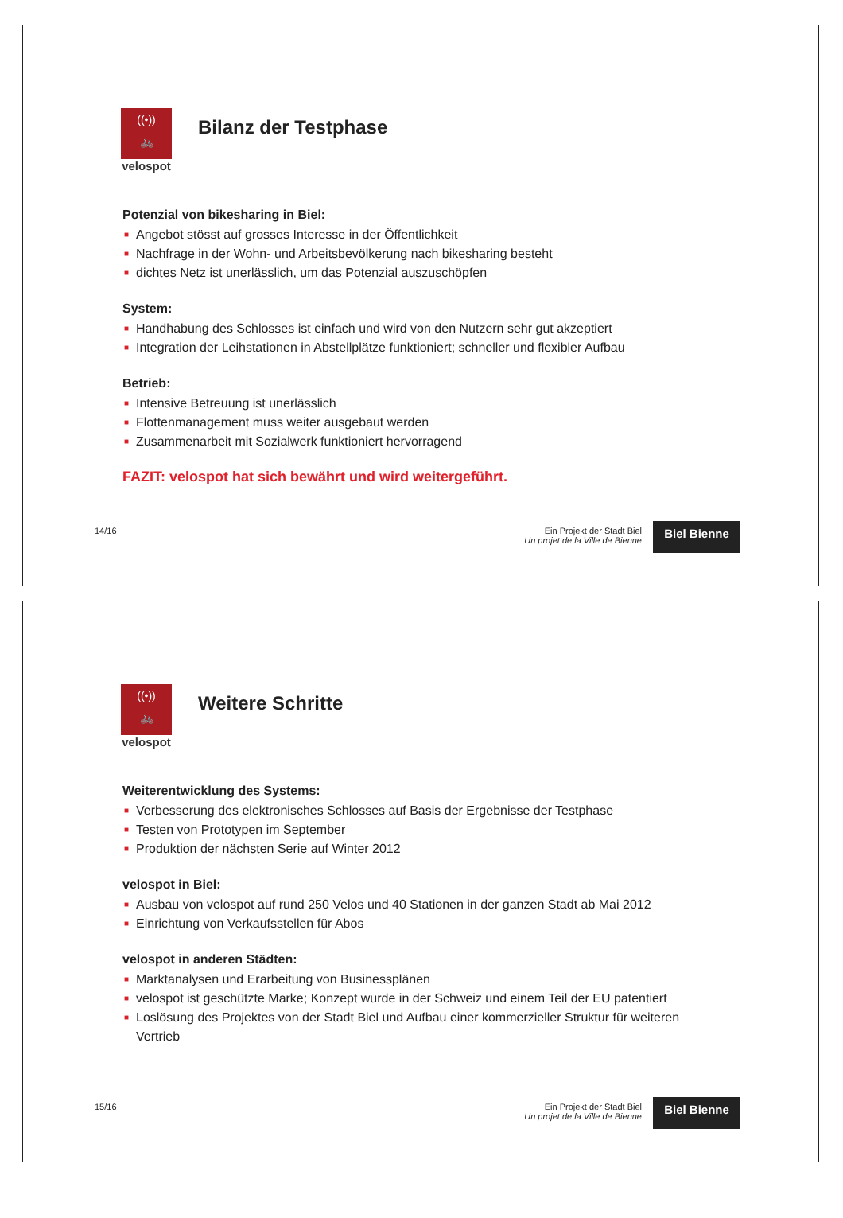((•))
🚲
velospot
Bilanz der Testphase
Potenzial von bikesharing in Biel:
■ Angebot stösst auf grosses Interesse in der Öffentlichkeit
■ Nachfrage in der Wohn- und Arbeitsbevölkerung nach bikesharing besteht
■ dichtes Netz ist unerlässlich, um das Potenzial auszuschöpfen
System:
■ Handhabung des Schlosses ist einfach und wird von den Nutzern sehr gut akzeptiert
■ Integration der Leihstationen in Abstellplätze funktioniert; schneller und flexibler Aufbau
Betrieb:
■ Intensive Betreuung ist unerlässlich
■ Flottenmanagement muss weiter ausgebaut werden
■ Zusammenarbeit mit Sozialwerk funktioniert hervorragend
FAZIT: velospot hat sich bewährt und wird weitergeführt.
14/16 Ein Projekt der Stadt Biel
Un projet de la Ville de Bienne
Biel Bienne
((•))
🚲
velospot
Weitere Schritte
Weiterentwicklung des Systems:
■ Verbesserung des elektronisches Schlosses auf Basis der Ergebnisse der Testphase
■ Testen von Prototypen im September
■ Produktion der nächsten Serie auf Winter 2012
velospot in Biel:
■ Ausbau von velospot auf rund 250 Velos und 40 Stationen in der ganzen Stadt ab Mai 2012
■ Einrichtung von Verkaufsstellen für Abos
velospot in anderen Städten:
■ Marktanalysen und Erarbeitung von Businessplänen
■ velospot ist geschützte Marke; Konzept wurde in der Schweiz und einem Teil der EU patentiert
■ Loslösung des Projektes von der Stadt Biel und Aufbau einer kommerzieller Struktur für weiteren Vertrieb
15/16 Ein Projekt der Stadt Biel
Un projet de la Ville de Bienne
Biel Bienne